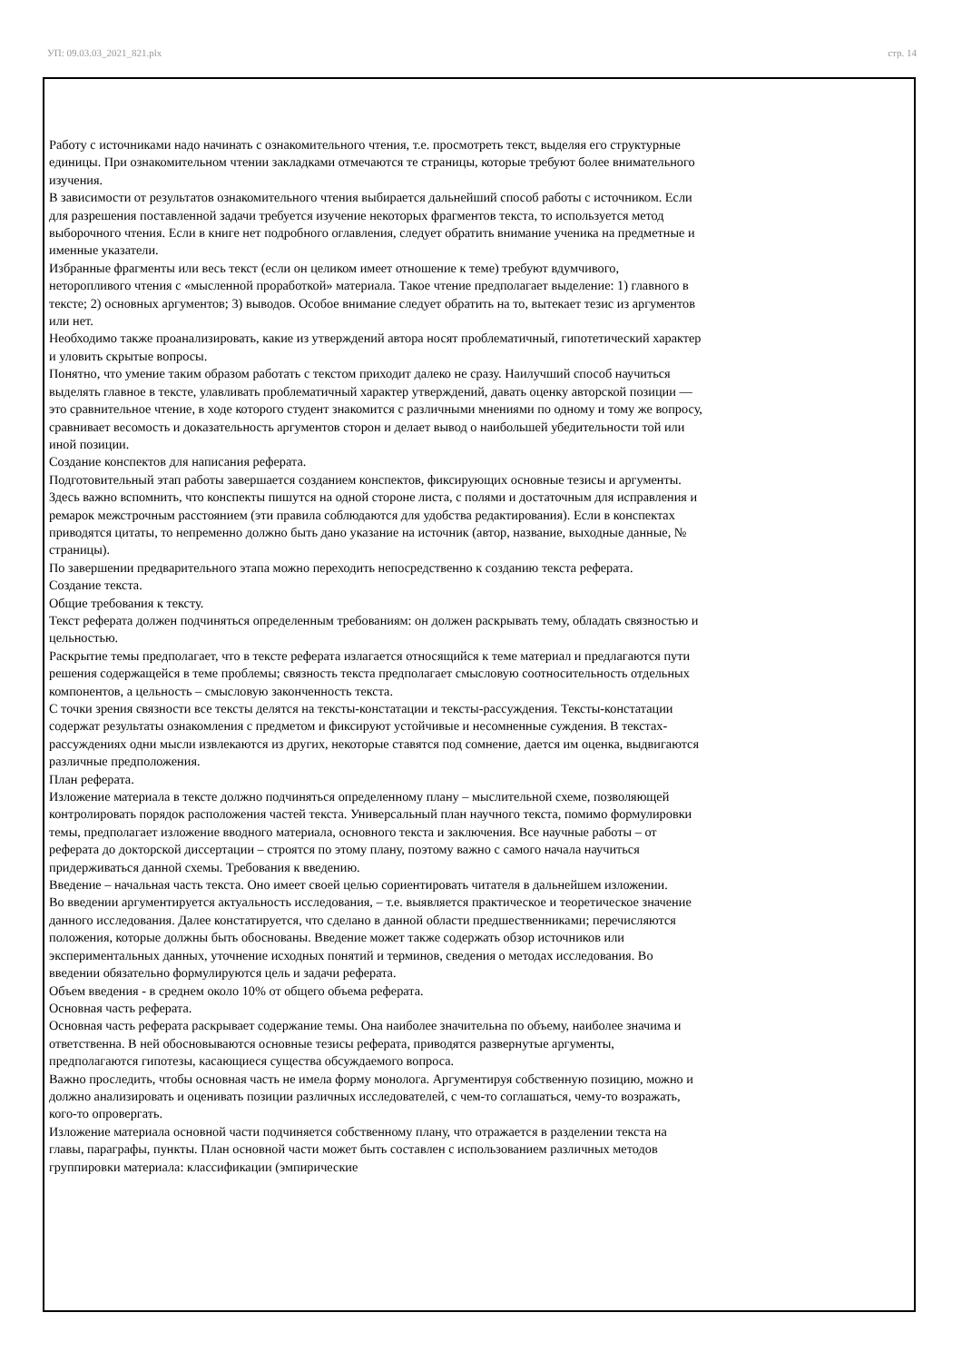УП: 09.03.03_2021_821.plx стр. 14
Работу с источниками надо начинать с ознакомительного чтения, т.е. просмотреть текст, выделяя его структурные единицы. При ознакомительном чтении закладками отмечаются те страницы, которые требуют более внимательного изучения.
В зависимости от результатов ознакомительного чтения выбирается дальнейший способ работы с источником. Если для разрешения поставленной задачи требуется изучение некоторых фрагментов текста, то используется метод выборочного чтения. Если в книге нет подробного оглавления, следует обратить внимание ученика на предметные и именные указатели.
Избранные фрагменты или весь текст (если он целиком имеет отношение к теме) требуют вдумчивого, неторопливого чтения с «мысленной проработкой» материала. Такое чтение предполагает выделение: 1) главного в тексте; 2) основных аргументов; 3) выводов. Особое внимание следует обратить на то, вытекает тезис из аргументов или нет.
Необходимо также проанализировать, какие из утверждений автора носят проблематичный, гипотетический характер и уловить скрытые вопросы.
Понятно, что умение таким образом работать с текстом приходит далеко не сразу. Наилучший способ научиться выделять главное в тексте, улавливать проблематичный характер утверждений, давать оценку авторской позиции — это сравнительное чтение, в ходе которого студент знакомится с различными мнениями по одному и тому же вопросу, сравнивает весомость и доказательность аргументов сторон и делает вывод о наибольшей убедительности той или иной позиции.
Создание конспектов для написания реферата.
Подготовительный этап работы завершается созданием конспектов, фиксирующих основные тезисы и аргументы. Здесь важно вспомнить, что конспекты пишутся на одной стороне листа, с полями и достаточным для исправления и ремарок межстрочным расстоянием (эти правила соблюдаются для удобства редактирования). Если в конспектах приводятся цитаты, то непременно должно быть дано указание на источник (автор, название, выходные данные, № страницы).
По завершении предварительного этапа можно переходить непосредственно к созданию текста реферата.
Создание текста.
Общие требования к тексту.
Текст реферата должен подчиняться определенным требованиям: он должен раскрывать тему, обладать связностью и цельностью.
Раскрытие темы предполагает, что в тексте реферата излагается относящийся к теме материал и предлагаются пути решения содержащейся в теме проблемы; связность текста предполагает смысловую соотносительность отдельных компонентов, а цельность – смысловую законченность текста.
С точки зрения связности все тексты делятся на тексты-констатации и тексты-рассуждения. Тексты-констатации содержат результаты ознакомления с предметом и фиксируют устойчивые и несомненные суждения. В текстах-рассуждениях одни мысли извлекаются из других, некоторые ставятся под сомнение, дается им оценка, выдвигаются различные предположения.
План реферата.
Изложение материала в тексте должно подчиняться определенному плану – мыслительной схеме, позволяющей контролировать порядок расположения частей текста. Универсальный план научного текста, помимо формулировки темы, предполагает изложение вводного материала, основного текста и заключения. Все научные работы – от реферата до докторской диссертации – строятся по этому плану, поэтому важно с самого начала научиться придерживаться данной схемы. Требования к введению.
Введение – начальная часть текста. Оно имеет своей целью сориентировать читателя в дальнейшем изложении.
Во введении аргументируется актуальность исследования, – т.е. выявляется практическое и теоретическое значение данного исследования. Далее констатируется, что сделано в данной области предшественниками; перечисляются положения, которые должны быть обоснованы. Введение может также содержать обзор источников или экспериментальных данных, уточнение исходных понятий и терминов, сведения о методах исследования. Во введении обязательно формулируются цель и задачи реферата.
Объем введения - в среднем около 10% от общего объема реферата.
Основная часть реферата.
Основная часть реферата раскрывает содержание темы. Она наиболее значительна по объему, наиболее значима и ответственна. В ней обосновываются основные тезисы реферата, приводятся развернутые аргументы, предполагаются гипотезы, касающиеся существа обсуждаемого вопроса.
Важно проследить, чтобы основная часть не имела форму монолога. Аргументируя собственную позицию, можно и должно анализировать и оценивать позиции различных исследователей, с чем-то соглашаться, чему-то возражать, кого-то опровергать.
Изложение материала основной части подчиняется собственному плану, что отражается в разделении текста на главы, параграфы, пункты. План основной части может быть составлен с использованием различных методов группировки материала: классификации (эмпирические